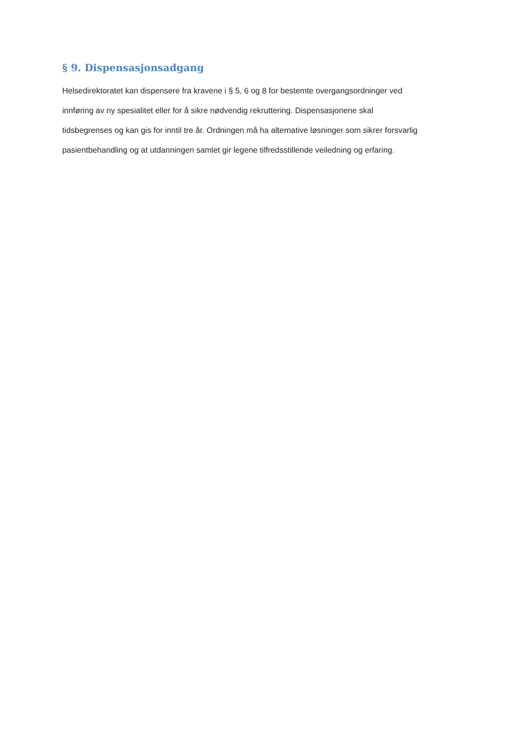§ 9. Dispensasjonsadgang
Helsedirektoratet kan dispensere fra kravene i § 5, 6 og 8 for bestemte overgangsordninger ved
innføring av ny spesialitet eller for å sikre nødvendig rekruttering. Dispensasjonene skal
tidsbegrenses og kan gis for inntil tre år. Ordningen må ha alternative løsninger som sikrer forsvarlig
pasientbehandling og at utdanningen samlet gir legene tilfredsstillende veiledning og erfaring.